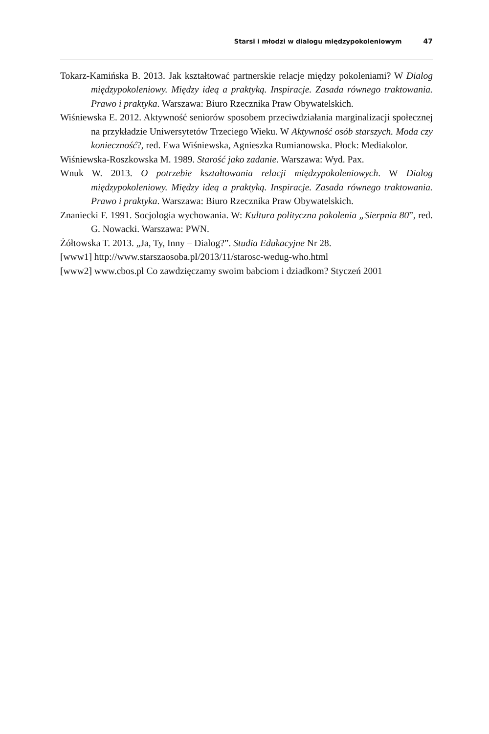Starsi i młodzi w dialogu międzypokoleniowym 47
Tokarz-Kamińska B. 2013. Jak kształtować partnerskie relacje między pokoleniami? W Dialog międzypokoleniowy. Między ideą a praktyką. Inspiracje. Zasada równego traktowania. Prawo i praktyka. Warszawa: Biuro Rzecznika Praw Obywatelskich.
Wiśniewska E. 2012. Aktywność seniorów sposobem przeciwdziałania marginalizacji społecznej na przykładzie Uniwersytetów Trzeciego Wieku. W Aktywność osób starszych. Moda czy konieczność?, red. Ewa Wiśniewska, Agnieszka Rumianowska. Płock: Mediakolor.
Wiśniewska-Roszkowska M. 1989. Starość jako zadanie. Warszawa: Wyd. Pax.
Wnuk W. 2013. O potrzebie kształtowania relacji międzypokoleniowych. W Dialog międzypokoleniowy. Między ideą a praktyką. Inspiracje. Zasada równego traktowania. Prawo i praktyka. Warszawa: Biuro Rzecznika Praw Obywatelskich.
Znaniecki F. 1991. Socjologia wychowania. W: Kultura polityczna pokolenia „Sierpnia 80”, red. G. Nowacki. Warszawa: PWN.
Żółtowska T. 2013. „Ja, Ty, Inny – Dialog?”. Studia Edukacyjne Nr 28.
[www1] http://www.starszaosoba.pl/2013/11/starosc-wedug-who.html
[www2] www.cbos.pl Co zawdzięczamy swoim babciom i dziadkom? Styczeń 2001